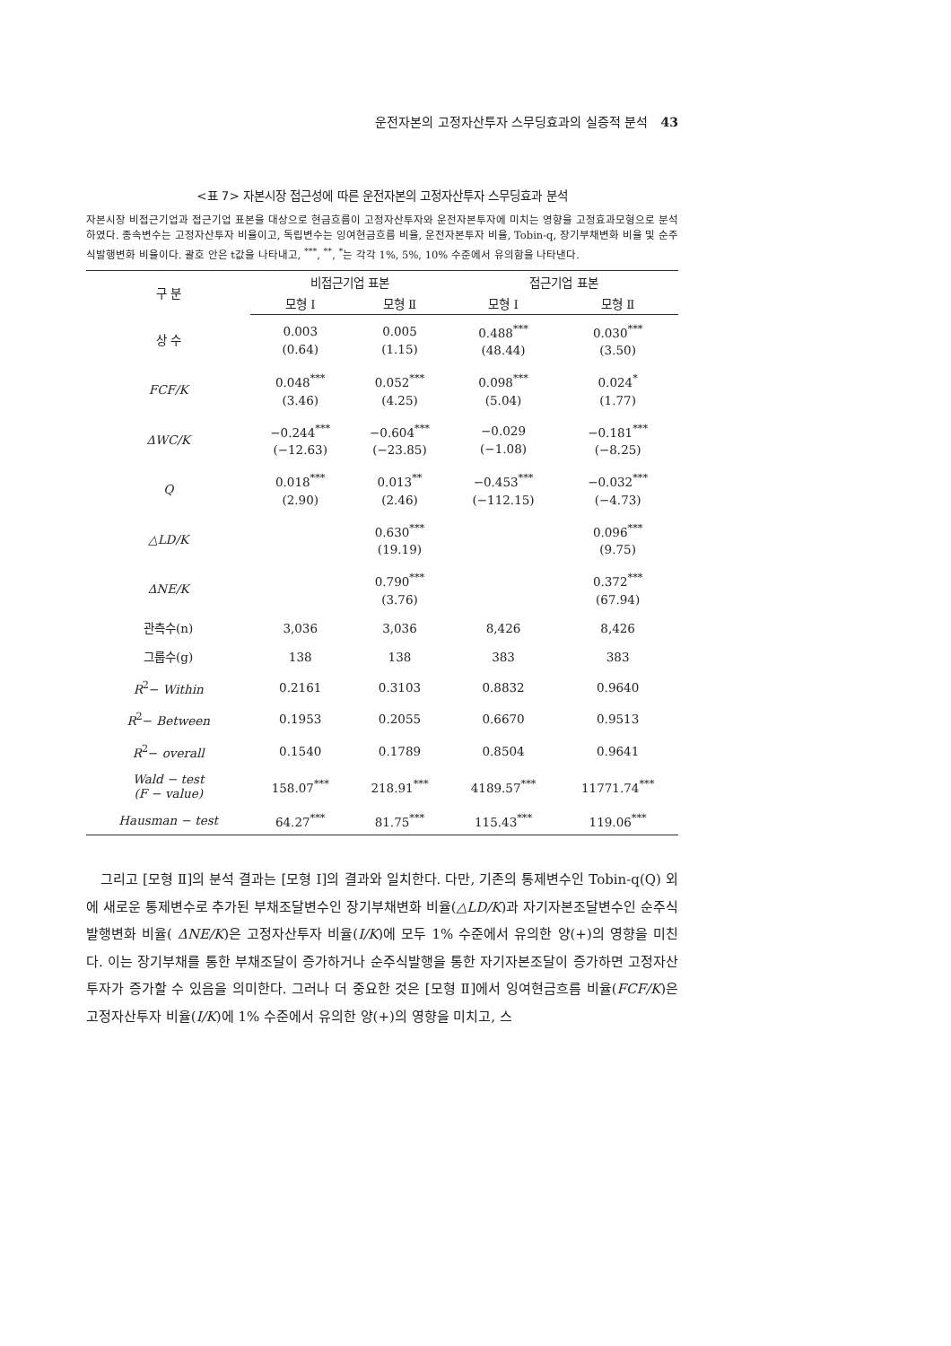운전자본의 고정자산투자 스무딩효과의 실증적 분석 43
<표 7> 자본시장 접근성에 따른 운전자본의 고정자산투자 스무딩효과 분석
자본시장 비접근기업과 접근기업 표본을 대상으로 현금흐름이 고정자산투자와 운전자본투자에 미치는 영향을 고정효과모형으로 분석하였다. 종속변수는 고정자산투자 비율이고, 독립변수는 잉여현금흐름 비율, 운전자본투자 비율, Tobin-q, 장기부채변화 비율 및 순주식발행변화 비율이다. 괄호 안은 t값을 나타내고, <sup>***</sup>, <sup>**</sup>, <sup>*</sup>는 각각 1%, 5%, 10% 수준에서 유의함을 나타낸다.
| 구 분 | 비접근기업 표본 | | 접근기업 표본 | |
| --- | --- | --- | --- | --- |
| | 모형 Ⅰ | 모형 Ⅱ | 모형 Ⅰ | 모형 Ⅱ |
| 상 수 | 0.003 (0.64) | 0.005 (1.15) | 0.488<sup>***</sup> (48.44) | 0.030<sup>***</sup> (3.50) |
| FCF/K | 0.048<sup>***</sup> (3.46) | 0.052<sup>***</sup> (4.25) | 0.098<sup>***</sup> (5.04) | 0.024<sup>*</sup> (1.77) |
| ΔWC/K | −0.244<sup>***</sup> (−12.63) | −0.604<sup>***</sup> (−23.85) | −0.029 (−1.08) | −0.181<sup>***</sup> (−8.25) |
| Q | 0.018<sup>***</sup> (2.90) | 0.013<sup>**</sup> (2.46) | −0.453<sup>***</sup> (−112.15) | −0.032<sup>***</sup> (−4.73) |
| △LD/K | | 0.630<sup>***</sup> (19.19) | | 0.096<sup>***</sup> (9.75) |
| ΔNE/K | | 0.790<sup>***</sup> (3.76) | | 0.372<sup>***</sup> (67.94) |
| 관측수(n) | 3,036 | 3,036 | 8,426 | 8,426 |
| 그룹수(g) | 138 | 138 | 383 | 383 |
| R<sup>2</sup>− Within | 0.2161 | 0.3103 | 0.8832 | 0.9640 |
| R<sup>2</sup>− Between | 0.1953 | 0.2055 | 0.6670 | 0.9513 |
| R<sup>2</sup>− overall | 0.1540 | 0.1789 | 0.8504 | 0.9641 |
| Wald − test (F − value) | 158.07<sup>***</sup> | 218.91<sup>***</sup> | 4189.57<sup>***</sup> | 11771.74<sup>***</sup> |
| Hausman − test | 64.27<sup>***</sup> | 81.75<sup>***</sup> | 115.43<sup>***</sup> | 119.06<sup>***</sup> |
그리고 [모형 Ⅱ]의 분석 결과는 [모형 Ⅰ]의 결과와 일치한다. 다만, 기존의 통제변수인 Tobin-q(Q) 외에 새로운 통제변수로 추가된 부채조달변수인 장기부채변화 비율(△LD/K)과 자기자본조달변수인 순주식발행변화 비율( ΔNE/K)은 고정자산투자 비율(I/K)에 모두 1% 수준에서 유의한 양(+)의 영향을 미친다. 이는 장기부채를 통한 부채조달이 증가하거나 순주식발행을 통한 자기자본조달이 증가하면 고정자산투자가 증가할 수 있음을 의미한다. 그러나 더 중요한 것은 [모형 Ⅱ]에서 잉여현금흐름 비율(FCF/K)은 고정자산투자 비율(I/K)에 1% 수준에서 유의한 양(+)의 영향을 미치고, 스